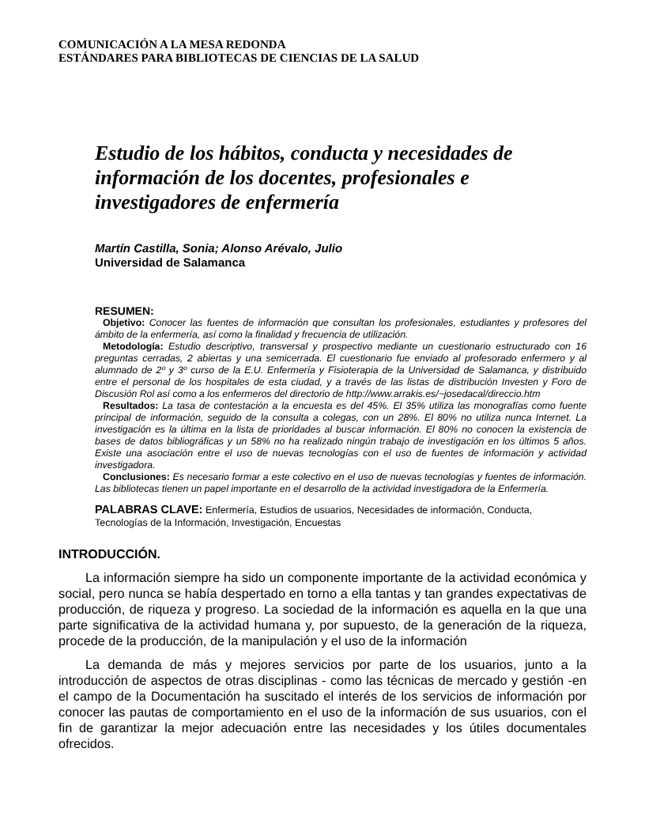COMUNICACIÓN A LA MESA REDONDA
ESTÁNDARES PARA BIBLIOTECAS DE CIENCIAS DE LA SALUD
Estudio de los hábitos, conducta y necesidades de información de los docentes, profesionales e investigadores de enfermería
Martín Castilla, Sonia; Alonso Arévalo, Julio
Universidad de Salamanca
RESUMEN:
Objetivo: Conocer las fuentes de información que consultan los profesionales, estudiantes y profesores del ámbito de la enfermería, así como la finalidad y frecuencia de utilización.
Metodología: Estudio descriptivo, transversal y prospectivo mediante un cuestionario estructurado con 16 preguntas cerradas, 2 abiertas y una semicerrada. El cuestionario fue enviado al profesorado enfermero y al alumnado de 2º y 3º curso de la E.U. Enfermería y Fisioterapia de la Universidad de Salamanca, y distribuido entre el personal de los hospitales de esta ciudad, y a través de las listas de distribución Investen y Foro de Discusión Rol así como a los enfermeros del directorio de http://www.arrakis.es/~josedacal/direccio.htm
Resultados: La tasa de contestación a la encuesta es del 45%. El 35% utiliza las monografías como fuente principal de información, seguido de la consulta a colegas, con un 28%. El 80% no utiliza nunca Internet. La investigación es la última en la lista de prioridades al buscar información. El 80% no conocen la existencia de bases de datos bibliográficas y un 58% no ha realizado ningún trabajo de investigación en los últimos 5 años. Existe una asociación entre el uso de nuevas tecnologías con el uso de fuentes de información y actividad investigadora.
Conclusiones: Es necesario formar a este colectivo en el uso de nuevas tecnologías y fuentes de información. Las bibliotecas tienen un papel importante en el desarrollo de la actividad investigadora de la Enfermería.
PALABRAS CLAVE: Enfermería, Estudios de usuarios, Necesidades de información, Conducta, Tecnologías de la Información, Investigación, Encuestas
INTRODUCCIÓN.
La información siempre ha sido un componente importante de la actividad económica y social, pero nunca se había despertado en torno a ella tantas y tan grandes expectativas de producción, de riqueza y progreso. La sociedad de la información es aquella en la que una parte significativa de la actividad humana y, por supuesto, de la generación de la riqueza, procede de la producción, de la manipulación y el uso de la información
La demanda de más y mejores servicios por parte de los usuarios, junto a la introducción de aspectos de otras disciplinas - como las técnicas de mercado y gestión -en el campo de la Documentación ha suscitado el interés de los servicios de información por conocer las pautas de comportamiento en el uso de la información de sus usuarios, con el fin de garantizar la mejor adecuación entre las necesidades y los útiles documentales ofrecidos.